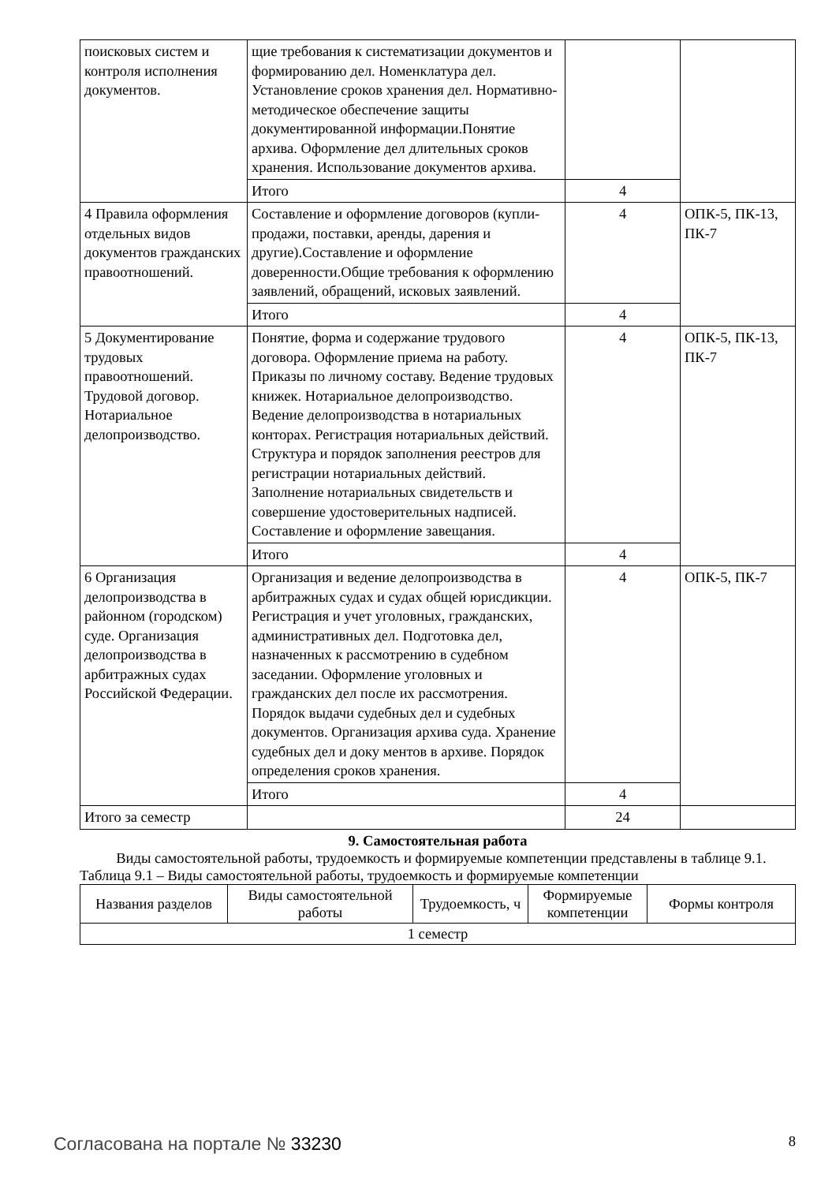| поисковых систем и контроля исполнения документов. | щие требования к систематизации документов и формированию дел. Номенклатура дел. Установление сроков хранения дел. Нормативно-методическое обеспечение защиты документированной информации.Понятие архива. Оформление дел длительных сроков хранения. Использование документов архива. | | |
| | Итого | 4 | |
| 4 Правила оформления отдельных видов документов гражданских правоотношений. | Составление и оформление договоров (купли-продажи, поставки, аренды, дарения и другие).Составление и оформление доверенности.Общие требования к оформлению заявлений, обращений, исковых заявлений. | 4 | ОПК-5, ПК-13, ПК-7 |
| | Итого | 4 | |
| 5 Документирование трудовых правоотношений. Трудовой договор. Нотариальное делопроизводство. | Понятие, форма и содержание трудового договора. Оформление приема на работу. Приказы по личному составу. Ведение трудовых книжек. Нотариальное делопроизводство. Ведение делопроизводства в нотариальных конторах. Регистрация нотариальных действий. Структура и порядок заполнения реестров для регистрации нотариальных действий. Заполнение нотариальных свидетельств и совершение удостоверительных надписей. Составление и оформление завещания. | 4 | ОПК-5, ПК-13, ПК-7 |
| | Итого | 4 | |
| 6 Организация делопроизводства в районном (городском) суде. Организация делопроизводства в арбитражных судах Российской Федерации. | Организация и ведение делопроизводства в арбитражных судах и судах общей юрисдикции. Регистрация и учет уголовных, гражданских, административных дел. Подготовка дел, назначенных к рассмотрению в судебном заседании. Оформление уголовных и гражданских дел после их рассмотрения. Порядок выдачи судебных дел и судебных документов. Организация архива суда. Хранение судебных дел и доку ментов в архиве. Порядок определения сроков хранения. | 4 | ОПК-5, ПК-7 |
| | Итого | 4 | |
| Итого за семестр | | 24 | |
9. Самостоятельная работа
Виды самостоятельной работы, трудоемкость и формируемые компетенции представлены в таблице 9.1.
Таблица 9.1 – Виды самостоятельной работы, трудоемкость и формируемые компетенции
| Названия разделов | Виды самостоятельной работы | Трудоемкость, ч | Формируемые компетенции | Формы контроля |
| --- | --- | --- | --- | --- |
| 1 семестр | | | | |
Согласована на портале № 33230 8